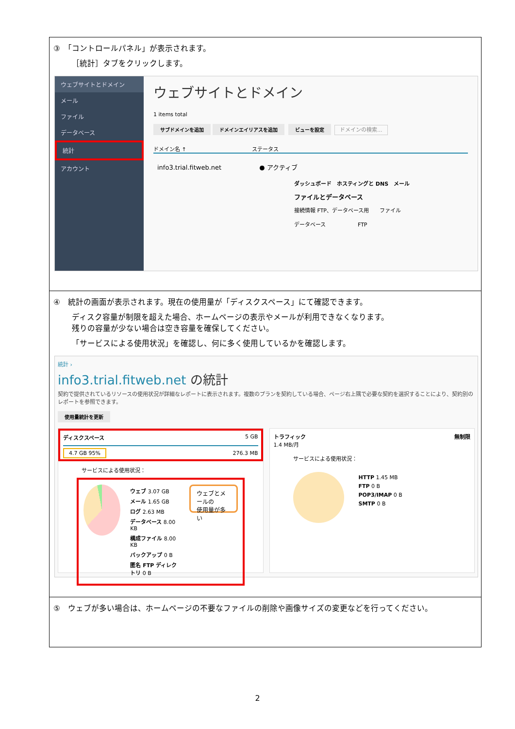③　「コントロールパネル」が表示されます。
［統計］タブをクリックします。
ウェブサイトとドメイン
メール
ファイル
データベース
統計
アカウント
ウェブサイトとドメイン
1 items total
サブドメインを追加 ドメインエイリアスを追加 ビューを設定 ドメインの検索...
ドメイン名 ↑ 　　　　　　　　　　　　ステータス
info3.trial.fitweb.net　　　　　　● アクティブ
ダッシュボード　ホスティングと DNS　メール
ファイルとデータベース
接続情報 FTP、データベース用　　ファイル
データベース　　　　　　FTP
④　統計の画面が表示されます。現在の使用量が「ディスクスペース」にて確認できます。
ディスク容量が制限を超えた場合、ホームページの表示やメールが利用できなくなります。
残りの容量が少ない場合は空き容量を確保してください。
「サービスによる使用状況」を確認し、何に多く使用しているかを確認します。
統計 ›
info3.trial.fitweb.net の統計
契約で提供されているリソースの使用状況が詳細なレポートに表示されます。複数のプランを契約している場合、ページ右上隅で必要な契約を選択することにより、契約別のレポートを参照できます。
使用量統計を更新
ディスクスペース 5 GB
4.7 GB 95% 276.3 MB
サービスによる使用状況：
ウェブ 3.07 GB
メール 1.65 GB
ログ 2.63 MB
データベース 8.00 KB
構成ファイル 8.00 KB
バックアップ 0 B
匿名 FTP ディレクトリ 0 B
ウェブとメールの
使用量が多い
トラフィック 無制限
1.4 MB/月
サービスによる使用状況：
HTTP 1.45 MB
FTP 0 B
POP3/IMAP 0 B
SMTP 0 B
⑤　ウェブが多い場合は、ホームページの不要なファイルの削除や画像サイズの変更などを行ってください。
2